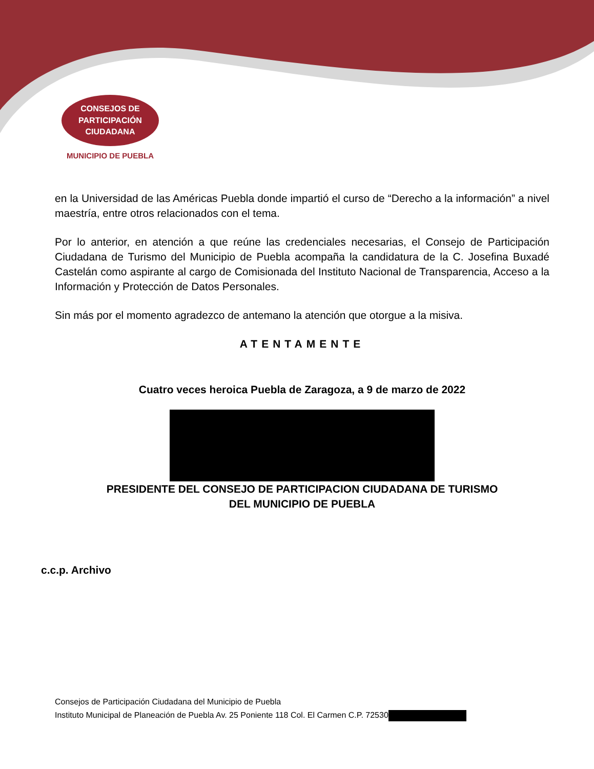CONSEJOS DE
PARTICIPACIÓN
CIUDADANA
MUNICIPIO DE PUEBLA
en la Universidad de las Américas Puebla donde impartió el curso de “Derecho a la información” a nivel maestría, entre otros relacionados con el tema.
Por lo anterior, en atención a que reúne las credenciales necesarias, el Consejo de Participación Ciudadana de Turismo del Municipio de Puebla acompaña la candidatura de la C. Josefina Buxadé Castelán como aspirante al cargo de Comisionada del Instituto Nacional de Transparencia, Acceso a la Información y Protección de Datos Personales.
Sin más por el momento agradezco de antemano la atención que otorgue a la misiva.
ATENTAMENTE
Cuatro veces heroica Puebla de Zaragoza, a 9 de marzo de 2022
PRESIDENTE DEL CONSEJO DE PARTICIPACION CIUDADANA DE TURISMO
DEL MUNICIPIO DE PUEBLA
c.c.p. Archivo
Consejos de Participación Ciudadana del Municipio de Puebla
Instituto Municipal de Planeación de Puebla Av. 25 Poniente 118 Col. El Carmen C.P. 72530